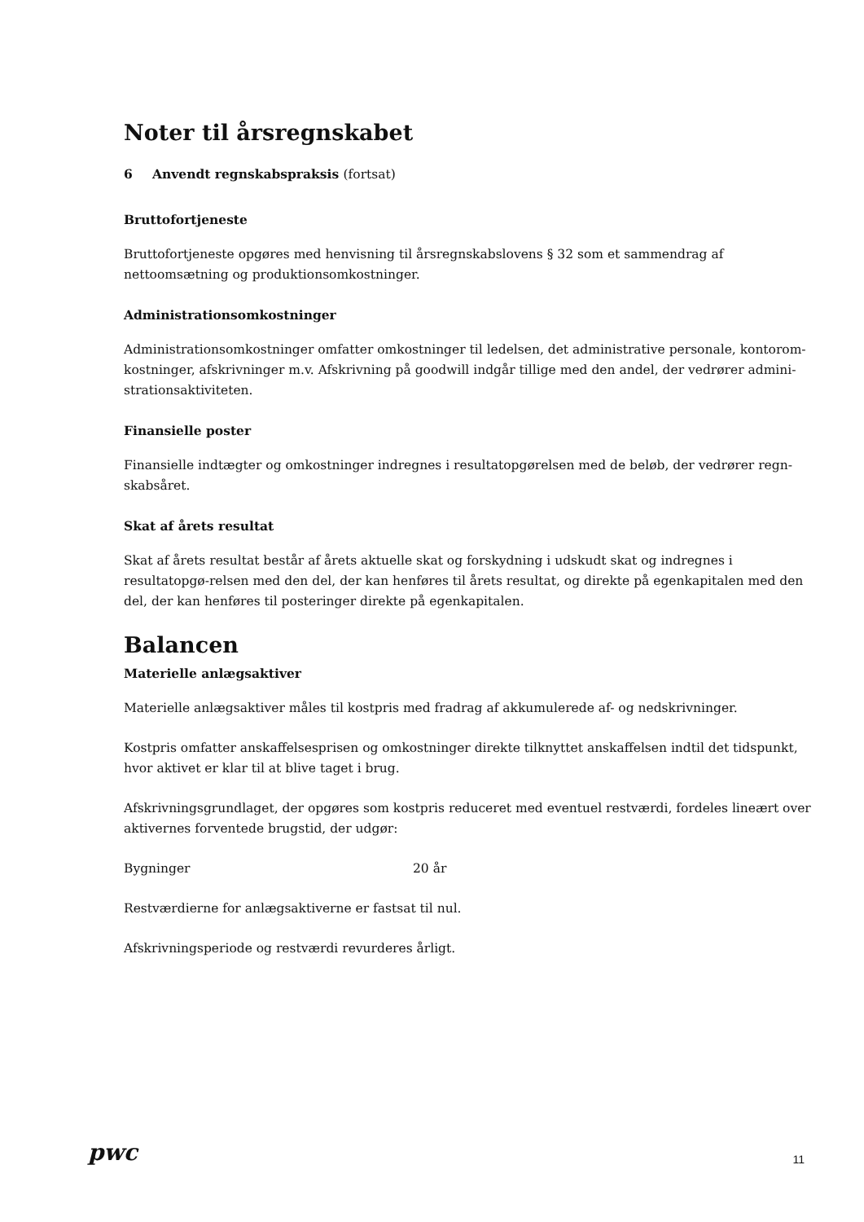Noter til årsregnskabet
6 Anvendt regnskabspraksis (fortsat)
Bruttofortjeneste
Bruttofortjeneste opgøres med henvisning til årsregnskabslovens § 32 som et sammendrag af nettoomsætning og produktionsomkostninger.
Administrationsomkostninger
Administrationsomkostninger omfatter omkostninger til ledelsen, det administrative personale, kontorom-kostninger, afskrivninger m.v. Afskrivning på goodwill indgår tillige med den andel, der vedrører admini-strationsaktiviteten.
Finansielle poster
Finansielle indtægter og omkostninger indregnes i resultatopgørelsen med de beløb, der vedrører regn-skabsåret.
Skat af årets resultat
Skat af årets resultat består af årets aktuelle skat og forskydning i udskudt skat og indregnes i resultatopgø-relsen med den del, der kan henføres til årets resultat, og direkte på egenkapitalen med den del, der kan henføres til posteringer direkte på egenkapitalen.
Balancen
Materielle anlægsaktiver
Materielle anlægsaktiver måles til kostpris med fradrag af akkumulerede af- og nedskrivninger.
Kostpris omfatter anskaffelsesprisen og omkostninger direkte tilknyttet anskaffelsen indtil det tidspunkt, hvor aktivet er klar til at blive taget i brug.
Afskrivningsgrundlaget, der opgøres som kostpris reduceret med eventuel restværdi, fordeles lineært over aktivernes forventede brugstid, der udgør:
Bygninger 20 år
Restværdierne for anlægsaktiverne er fastsat til nul.
Afskrivningsperiode og restværdi revurderes årligt.
pwc
11